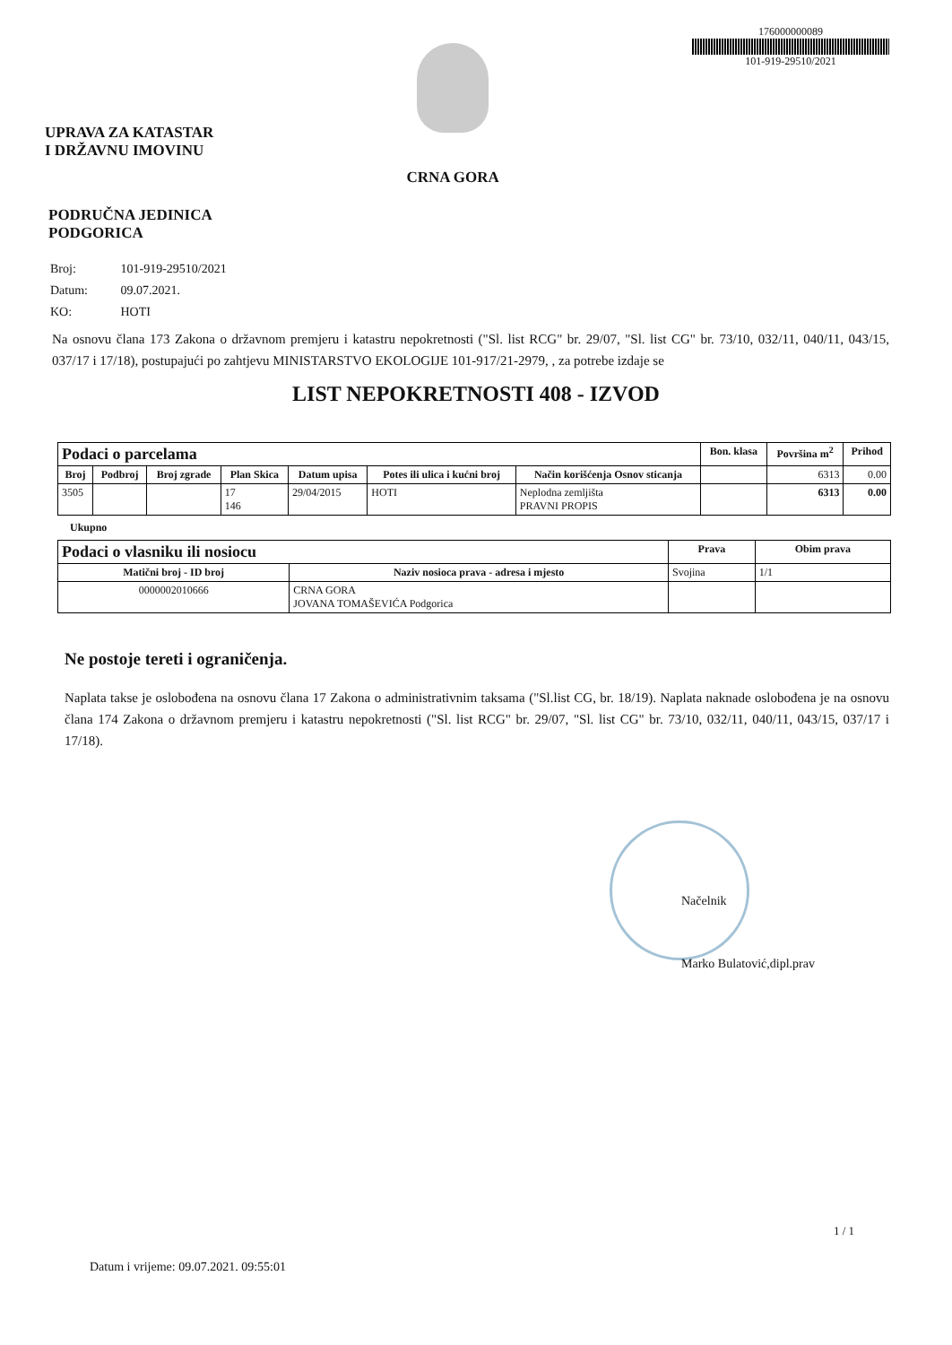UPRAVA ZA KATASTAR
I DRŽAVNU IMOVINU
CRNA GORA
176000000089
101-919-29510/2021
PODRUČNA JEDINICA
PODGORICA
Broj: 101-919-29510/2021
Datum: 09.07.2021.
KO: HOTI
Na osnovu člana 173 Zakona o državnom premjeru i katastru nepokretnosti ("Sl. list RCG" br. 29/07, "Sl. list CG" br. 73/10, 032/11, 040/11, 043/15, 037/17 i 17/18), postupajući po zahtjevu MINISTARSTVO EKOLOGIJE 101-917/21-2979, , za potrebe izdaje se
LIST NEPOKRETNOSTI 408 - IZVOD
| Podaci o parcelama | | | | | | | Bon. klasa | Površina m<sup>2</sup> | Prihod |
| --- | --- | --- | --- | --- | --- | --- | --- | --- | --- |
| Broj | Podbroj | Broj zgrade | Plan Skica | Datum upisa | Potes ili ulica i kućni broj | Način korišćenja Osnov sticanja | | 6313 | 0.00 |
| 3505 | | | 17 146 | 29/04/2015 | HOTI | Neplodna zemljišta PRAVNI PROPIS | | 6313 | 0.00 |
Ukupno
| Podaci o vlasniku ili nosiocu | | Prava | Obim prava |
| --- | --- | --- | --- |
| Matični broj - ID broj | Naziv nosioca prava - adresa i mjesto | Svojina | 1/1 |
| 0000002010666 | CRNA GORA JOVANA TOMAŠEVIĆA Podgorica | | |
Ne postoje tereti i ograničenja.
Naplata takse je oslobođena na osnovu člana 17 Zakona o administrativnim taksama ("Sl.list CG, br. 18/19). Naplata naknade oslobođena je na osnovu člana 174 Zakona o državnom premjeru i katastru nepokretnosti ("Sl. list RCG" br. 29/07, "Sl. list CG" br. 73/10, 032/11, 040/11, 043/15, 037/17 i 17/18).
Načelnik
Marko Bulatović,dipl.prav
1 / 1
Datum i vrijeme: 09.07.2021. 09:55:01